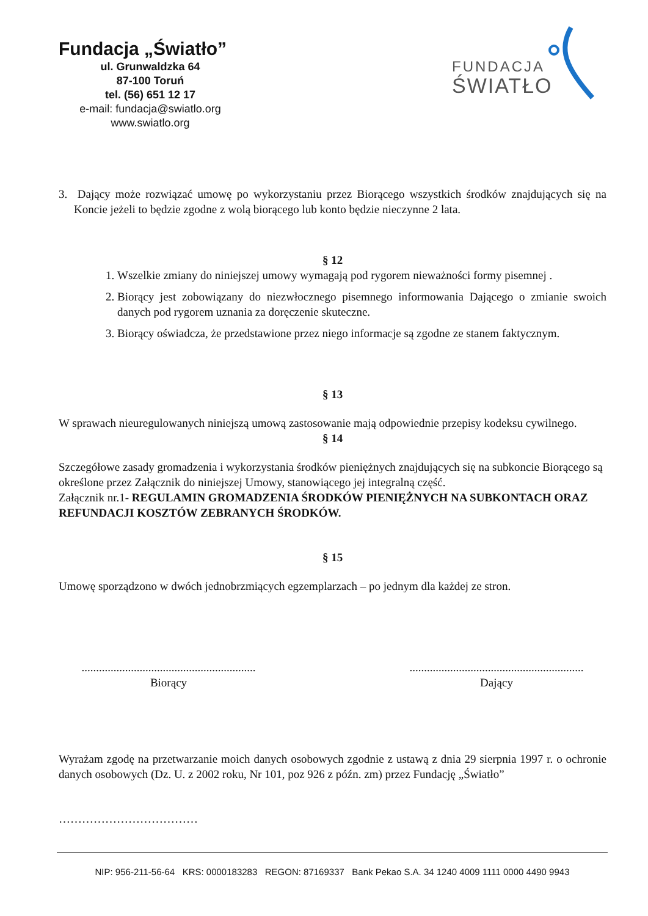Fundacja „Światło”
ul. Grunwaldzka 64
87-100 Toruń
tel. (56) 651 12 17
e-mail: fundacja@swiatlo.org
www.swiatlo.org
FUNDACJA
ŚWIATŁO
3. Dający może rozwiązać umowę po wykorzystaniu przez Biorącego wszystkich środków znajdujących się na Koncie jeżeli to będzie zgodne z wolą biorącego lub konto będzie nieczynne 2 lata.
§ 12
1. Wszelkie zmiany do niniejszej umowy wymagają pod rygorem nieważności formy pisemnej .
2. Biorący jest zobowiązany do niezwłocznego pisemnego informowania Dającego o zmianie swoich danych pod rygorem uznania za doręczenie skuteczne.
3. Biorący oświadcza, że przedstawione przez niego informacje są zgodne ze stanem faktycznym.
§ 13
W sprawach nieuregulowanych niniejszą umową zastosowanie mają odpowiednie przepisy kodeksu cywilnego.
§ 14
Szczegółowe zasady gromadzenia i wykorzystania środków pieniężnych znajdujących się na subkoncie Biorącego są określone przez Załącznik do niniejszej Umowy, stanowiącego jej integralną część.
Załącznik nr.1- REGULAMIN GROMADZENIA ŚRODKÓW PIENIĘŻNYCH NA SUBKONTACH ORAZ REFUNDACJI KOSZTÓW ZEBRANYCH ŚRODKÓW.
§ 15
Umowę sporządzono w dwóch jednobrzmiących egzemplarzach – po jednym dla każdej ze stron.
............................................................
Biorący
............................................................
Dający
Wyrażam zgodę na przetwarzanie moich danych osobowych zgodnie z ustawą z dnia 29 sierpnia 1997 r. o ochronie danych osobowych (Dz. U. z 2002 roku, Nr 101, poz 926 z późn. zm) przez Fundację „Światło”
………………………………
NIP: 956-211-56-64 KRS: 0000183283 REGON: 87169337 Bank Pekao S.A. 34 1240 4009 1111 0000 4490 9943